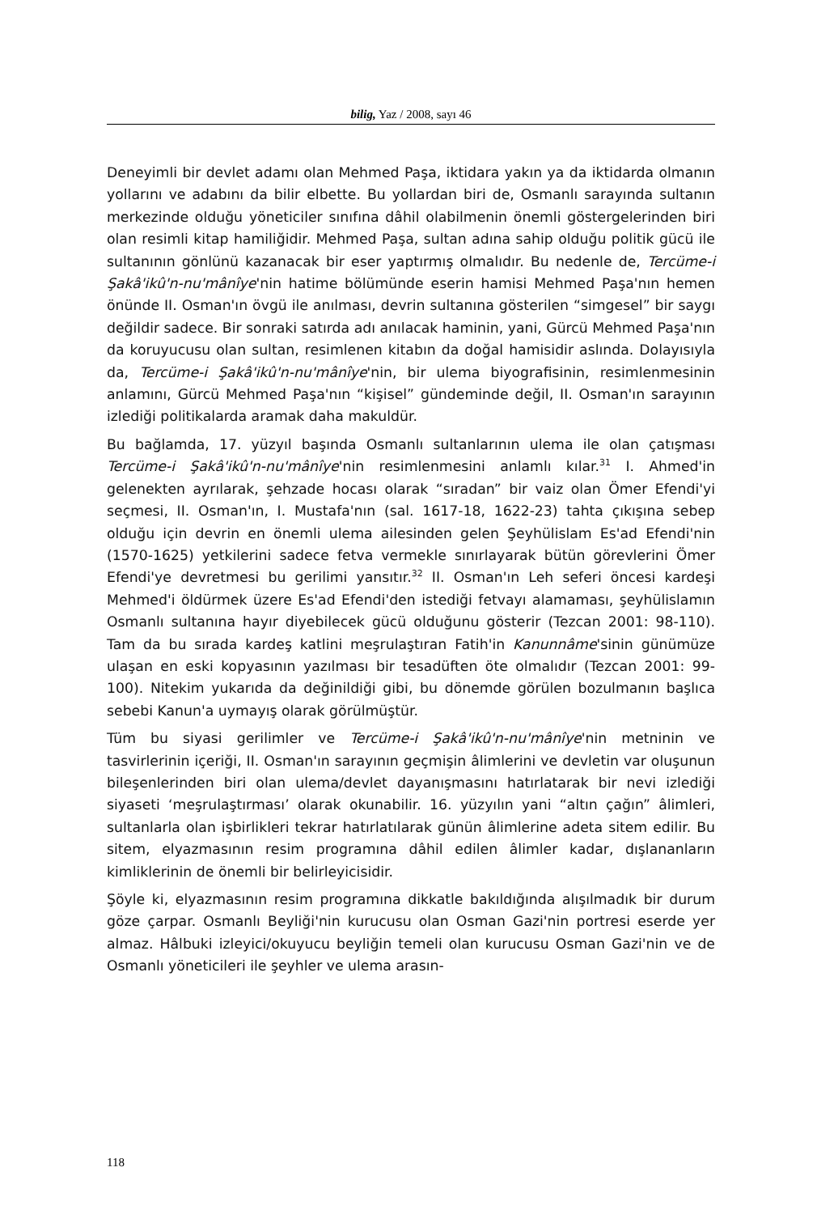bilig, Yaz / 2008, sayı 46
Deneyimli bir devlet adamı olan Mehmed Paşa, iktidara yakın ya da iktidarda olmanın yollarını ve adabını da bilir elbette. Bu yollardan biri de, Osmanlı sarayında sultanın merkezinde olduğu yöneticiler sınıfına dâhil olabilmenin önemli göstergelerinden biri olan resimli kitap hamiliğidir. Mehmed Paşa, sultan adına sahip olduğu politik gücü ile sultanının gönlünü kazanacak bir eser yaptırmış olmalıdır. Bu nedenle de, Tercüme-i Şakâ'ikû'n-nu'mânîye'nin hatime bölümünde eserin hamisi Mehmed Paşa'nın hemen önünde II. Osman'ın övgü ile anılması, devrin sultanına gösterilen “simgesel” bir saygı değildir sadece. Bir sonraki satırda adı anılacak haminin, yani, Gürcü Mehmed Paşa'nın da koruyucusu olan sultan, resimlenen kitabın da doğal hamisidir aslında. Dolayısıyla da, Tercüme-i Şakâ'ikû'n-nu'mânîye'nin, bir ulema biyografisinin, resimlenmesinin anlamını, Gürcü Mehmed Paşa'nın “kişisel” gündeminde değil, II. Osman'ın sarayının izlediği politikalarda aramak daha makuldür.
Bu bağlamda, 17. yüzyıl başında Osmanlı sultanlarının ulema ile olan çatışması Tercüme-i Şakâ'ikû'n-nu'mânîye'nin resimlenmesini anlamlı kılar.<sup>31</sup> I. Ahmed'in gelenekten ayrılarak, şehzade hocası olarak “sıradan” bir vaiz olan Ömer Efendi'yi seçmesi, II. Osman'ın, I. Mustafa'nın (sal. 1617-18, 1622-23) tahta çıkışına sebep olduğu için devrin en önemli ulema ailesinden gelen Şeyhülislam Es'ad Efendi'nin (1570-1625) yetkilerini sadece fetva vermekle sınırlayarak bütün görevlerini Ömer Efendi'ye devretmesi bu gerilimi yansıtır.<sup>32</sup> II. Osman'ın Leh seferi öncesi kardeşi Mehmed'i öldürmek üzere Es'ad Efendi'den istediği fetvayı alamaması, şeyhülislamın Osmanlı sultanına hayır diyebilecek gücü olduğunu gösterir (Tezcan 2001: 98-110). Tam da bu sırada kardeş katlini meşrulaştıran Fatih'in Kanunnâme'sinin günümüze ulaşan en eski kopyasının yazılması bir tesadüften öte olmalıdır (Tezcan 2001: 99-100). Nitekim yukarıda da değinildiği gibi, bu dönemde görülen bozulmanın başlıca sebebi Kanun'a uymayış olarak görülmüştür.
Tüm bu siyasi gerilimler ve Tercüme-i Şakâ'ikû'n-nu'mânîye'nin metninin ve tasvirlerinin içeriği, II. Osman'ın sarayının geçmişin âlimlerini ve devletin var oluşunun bileşenlerinden biri olan ulema/devlet dayanışmasını hatırlatarak bir nevi izlediği siyaseti ‘meşrulaştırması’ olarak okunabilir. 16. yüzyılın yani “altın çağın” âlimleri, sultanlarla olan işbirlikleri tekrar hatırlatılarak günün âlimlerine adeta sitem edilir. Bu sitem, elyazmasının resim programına dâhil edilen âlimler kadar, dışlananların kimliklerinin de önemli bir belirleyicisidir.
Şöyle ki, elyazmasının resim programına dikkatle bakıldığında alışılmadık bir durum göze çarpar. Osmanlı Beyliği'nin kurucusu olan Osman Gazi'nin portresi eserde yer almaz. Hâlbuki izleyici/okuyucu beyliğin temeli olan kurucusu Osman Gazi'nin ve de Osmanlı yöneticileri ile şeyhler ve ulema arasın-
118